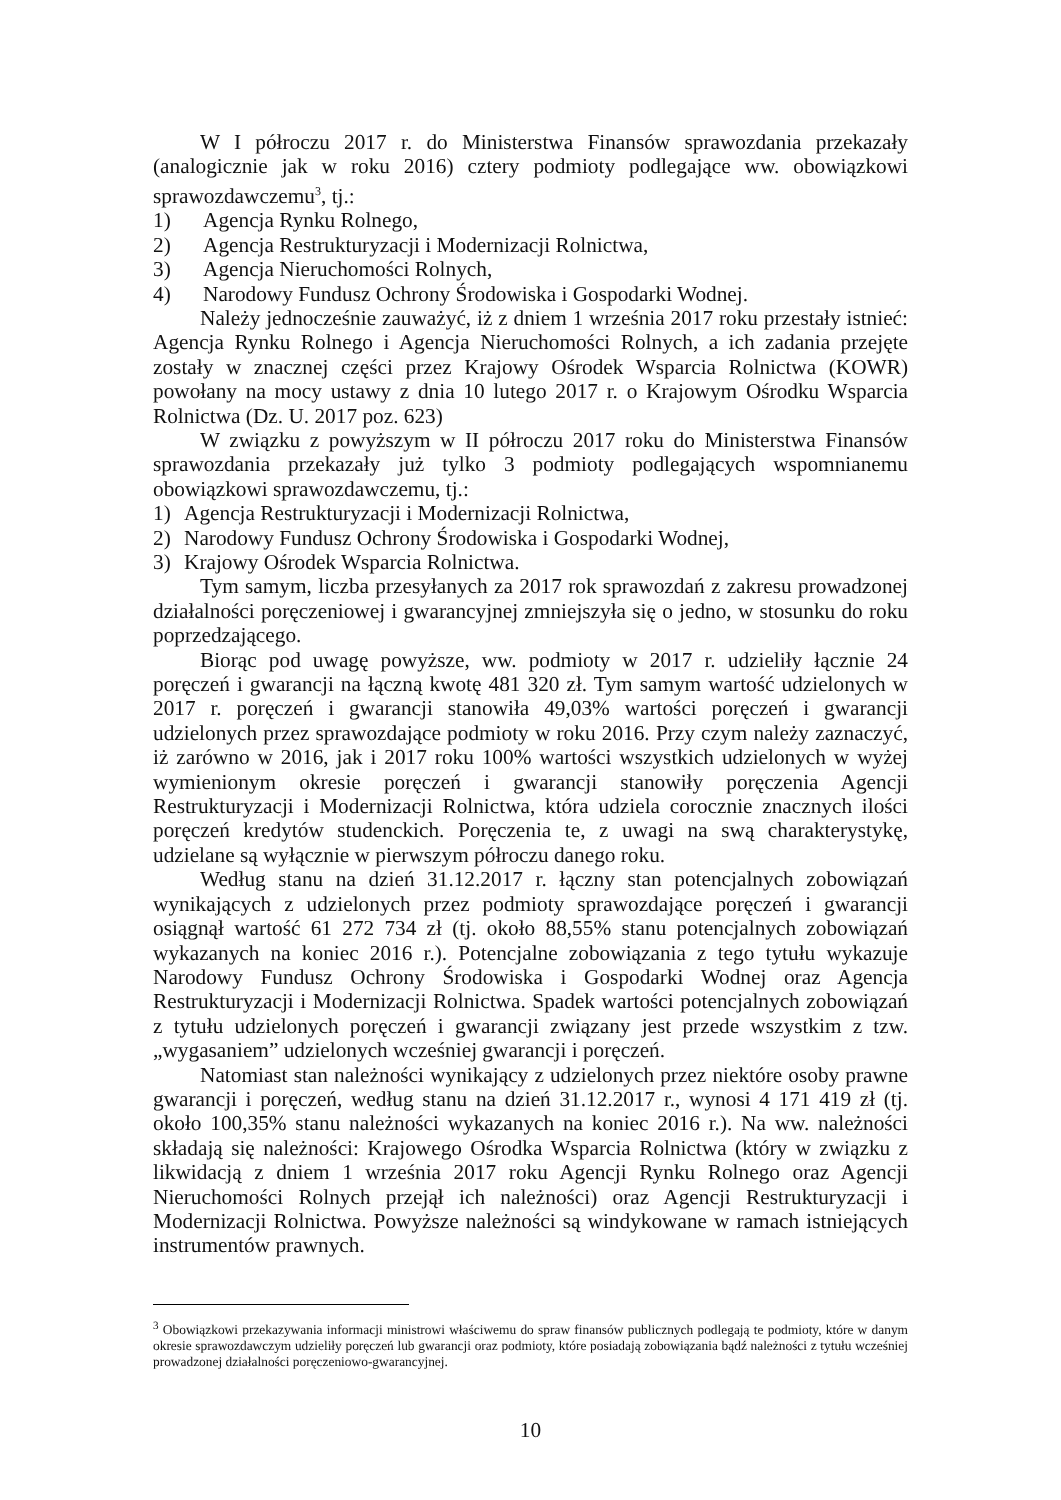W I półroczu 2017 r. do Ministerstwa Finansów sprawozdania przekazały (analogicznie jak w roku 2016) cztery podmioty podlegające ww. obowiązkowi sprawozdawczemu<sup>3</sup>, tj.:
1) Agencja Rynku Rolnego,
2) Agencja Restrukturyzacji i Modernizacji Rolnictwa,
3) Agencja Nieruchomości Rolnych,
4) Narodowy Fundusz Ochrony Środowiska i Gospodarki Wodnej.
Należy jednocześnie zauważyć, iż z dniem 1 września 2017 roku przestały istnieć: Agencja Rynku Rolnego i Agencja Nieruchomości Rolnych, a ich zadania przejęte zostały w znacznej części przez Krajowy Ośrodek Wsparcia Rolnictwa (KOWR) powołany na mocy ustawy z dnia 10 lutego 2017 r. o Krajowym Ośrodku Wsparcia Rolnictwa (Dz. U. 2017 poz. 623)
W związku z powyższym w II półroczu 2017 roku do Ministerstwa Finansów sprawozdania przekazały już tylko 3 podmioty podlegających wspomnianemu obowiązkowi sprawozdawczemu, tj.:
1) Agencja Restrukturyzacji i Modernizacji Rolnictwa,
2) Narodowy Fundusz Ochrony Środowiska i Gospodarki Wodnej,
3) Krajowy Ośrodek Wsparcia Rolnictwa.
Tym samym, liczba przesyłanych za 2017 rok sprawozdań z zakresu prowadzonej działalności poręczeniowej i gwarancyjnej zmniejszyła się o jedno, w stosunku do roku poprzedzającego.
Biorąc pod uwagę powyższe, ww. podmioty w 2017 r. udzieliły łącznie 24 poręczeń i gwarancji na łączną kwotę 481 320 zł. Tym samym wartość udzielonych w 2017 r. poręczeń i gwarancji stanowiła 49,03% wartości poręczeń i gwarancji udzielonych przez sprawozdające podmioty w roku 2016. Przy czym należy zaznaczyć, iż zarówno w 2016, jak i 2017 roku 100% wartości wszystkich udzielonych w wyżej wymienionym okresie poręczeń i gwarancji stanowiły poręczenia Agencji Restrukturyzacji i Modernizacji Rolnictwa, która udziela corocznie znacznych ilości poręczeń kredytów studenckich. Poręczenia te, z uwagi na swą charakterystykę, udzielane są wyłącznie w pierwszym półroczu danego roku.
Według stanu na dzień 31.12.2017 r. łączny stan potencjalnych zobowiązań wynikających z udzielonych przez podmioty sprawozdające poręczeń i gwarancji osiągnął wartość 61 272 734 zł (tj. około 88,55% stanu potencjalnych zobowiązań wykazanych na koniec 2016 r.). Potencjalne zobowiązania z tego tytułu wykazuje Narodowy Fundusz Ochrony Środowiska i Gospodarki Wodnej oraz Agencja Restrukturyzacji i Modernizacji Rolnictwa. Spadek wartości potencjalnych zobowiązań z tytułu udzielonych poręczeń i gwarancji związany jest przede wszystkim z tzw. „wygasaniem” udzielonych wcześniej gwarancji i poręczeń.
Natomiast stan należności wynikający z udzielonych przez niektóre osoby prawne gwarancji i poręczeń, według stanu na dzień 31.12.2017 r., wynosi 4 171 419 zł (tj. około 100,35% stanu należności wykazanych na koniec 2016 r.). Na ww. należności składają się należności: Krajowego Ośrodka Wsparcia Rolnictwa (który w związku z likwidacją z dniem 1 września 2017 roku Agencji Rynku Rolnego oraz Agencji Nieruchomości Rolnych przejął ich należności) oraz Agencji Restrukturyzacji i Modernizacji Rolnictwa. Powyższe należności są windykowane w ramach istniejących instrumentów prawnych.
<sup>3</sup> Obowiązkowi przekazywania informacji ministrowi właściwemu do spraw finansów publicznych podlegają te podmioty, które w danym okresie sprawozdawczym udzieliły poręczeń lub gwarancji oraz podmioty, które posiadają zobowiązania bądź należności z tytułu wcześniej prowadzonej działalności poręczeniowo-gwarancyjnej.
10